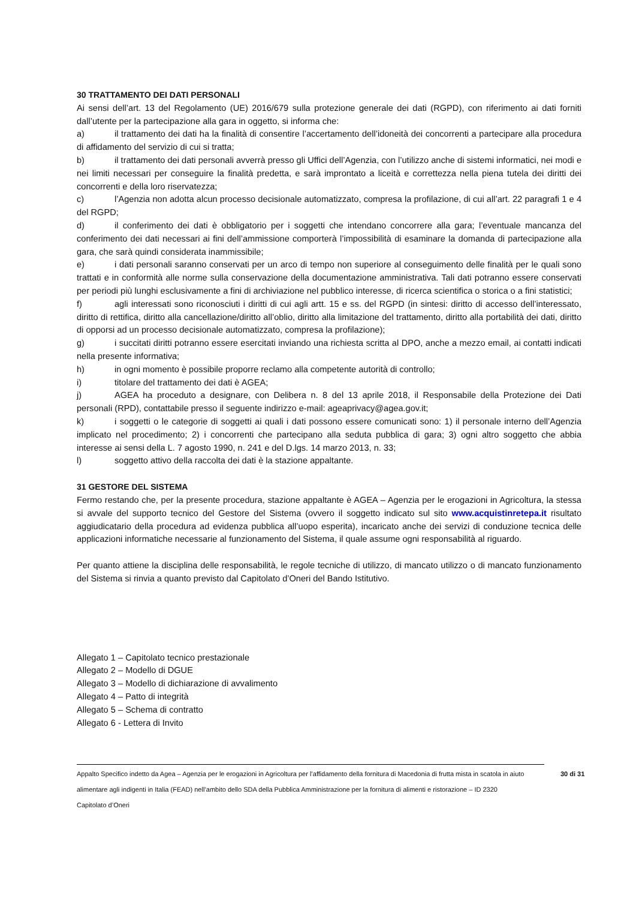30 TRATTAMENTO DEI DATI PERSONALI
Ai sensi dell’art. 13 del Regolamento (UE) 2016/679 sulla protezione generale dei dati (RGPD), con riferimento ai dati forniti dall’utente per la partecipazione alla gara in oggetto, si informa che:
a) il trattamento dei dati ha la finalità di consentire l’accertamento dell’idoneità dei concorrenti a partecipare alla procedura di affidamento del servizio di cui si tratta;
b) il trattamento dei dati personali avverrà presso gli Uffici dell’Agenzia, con l’utilizzo anche di sistemi informatici, nei modi e nei limiti necessari per conseguire la finalità predetta, e sarà improntato a liceità e correttezza nella piena tutela dei diritti dei concorrenti e della loro riservatezza;
c) l’Agenzia non adotta alcun processo decisionale automatizzato, compresa la profilazione, di cui all’art. 22 paragrafi 1 e 4 del RGPD;
d) il conferimento dei dati è obbligatorio per i soggetti che intendano concorrere alla gara; l’eventuale mancanza del conferimento dei dati necessari ai fini dell’ammissione comporterà l’impossibilità di esaminare la domanda di partecipazione alla gara, che sarà quindi considerata inammissibile;
e) i dati personali saranno conservati per un arco di tempo non superiore al conseguimento delle finalità per le quali sono trattati e in conformità alle norme sulla conservazione della documentazione amministrativa. Tali dati potranno essere conservati per periodi più lunghi esclusivamente a fini di archiviazione nel pubblico interesse, di ricerca scientifica o storica o a fini statistici;
f) agli interessati sono riconosciuti i diritti di cui agli artt. 15 e ss. del RGPD (in sintesi: diritto di accesso dell’interessato, diritto di rettifica, diritto alla cancellazione/diritto all’oblio, diritto alla limitazione del trattamento, diritto alla portabilità dei dati, diritto di opporsi ad un processo decisionale automatizzato, compresa la profilazione);
g) i succitati diritti potranno essere esercitati inviando una richiesta scritta al DPO, anche a mezzo email, ai contatti indicati nella presente informativa;
h) in ogni momento è possibile proporre reclamo alla competente autorità di controllo;
i) titolare del trattamento dei dati è AGEA;
j) AGEA ha proceduto a designare, con Delibera n. 8 del 13 aprile 2018, il Responsabile della Protezione dei Dati personali (RPD), contattabile presso il seguente indirizzo e-mail: ageaprivacy@agea.gov.it;
k) i soggetti o le categorie di soggetti ai quali i dati possono essere comunicati sono: 1) il personale interno dell’Agenzia implicato nel procedimento; 2) i concorrenti che partecipano alla seduta pubblica di gara; 3) ogni altro soggetto che abbia interesse ai sensi della L. 7 agosto 1990, n. 241 e del D.lgs. 14 marzo 2013, n. 33;
l) soggetto attivo della raccolta dei dati è la stazione appaltante.
31 GESTORE DEL SISTEMA
Fermo restando che, per la presente procedura, stazione appaltante è AGEA – Agenzia per le erogazioni in Agricoltura, la stessa si avvale del supporto tecnico del Gestore del Sistema (ovvero il soggetto indicato sul sito www.acquistinretepa.it risultato aggiudicatario della procedura ad evidenza pubblica all’uopo esperita), incaricato anche dei servizi di conduzione tecnica delle applicazioni informatiche necessarie al funzionamento del Sistema, il quale assume ogni responsabilità al riguardo.
Per quanto attiene la disciplina delle responsabilità, le regole tecniche di utilizzo, di mancato utilizzo o di mancato funzionamento del Sistema si rinvia a quanto previsto dal Capitolato d’Oneri del Bando Istitutivo.
Allegato 1 – Capitolato tecnico prestazionale
Allegato 2 – Modello di DGUE
Allegato 3 – Modello di dichiarazione di avvalimento
Allegato 4 – Patto di integrità
Allegato 5 – Schema di contratto
Allegato 6 - Lettera di Invito
Appalto Specifico indetto da Agea – Agenzia per le erogazioni in Agricoltura per l’affidamento della fornitura di Macedonia di frutta mista in scatola in aiuto alimentare agli indigenti in Italia (FEAD) nell’ambito dello SDA della Pubblica Amministrazione per la fornitura di alimenti e ristorazione – ID 2320
Capitolato d’Oneri
30 di 31